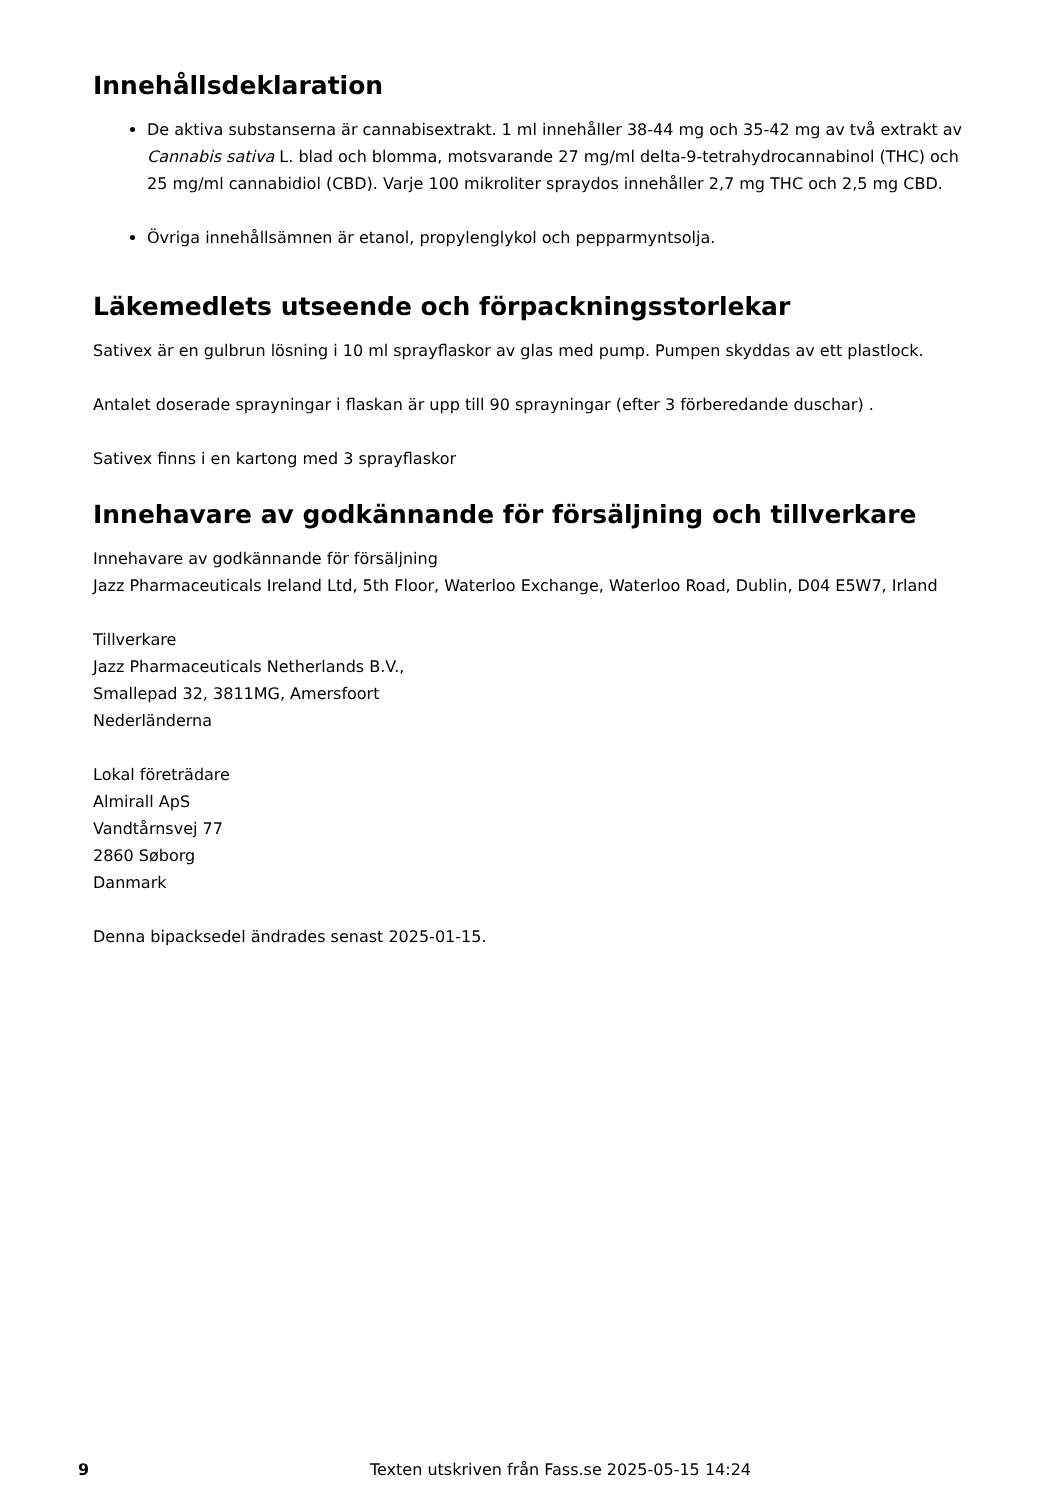Innehållsdeklaration
De aktiva substanserna är cannabisextrakt. 1 ml innehåller 38-44 mg och 35-42 mg av två extrakt av Cannabis sativa L. blad och blomma, motsvarande 27 mg/ml delta-9-tetrahydrocannabinol (THC) och 25 mg/ml cannabidiol (CBD). Varje 100 mikroliter spraydos innehåller 2,7 mg THC och 2,5 mg CBD.
Övriga innehållsämnen är etanol, propylenglykol och pepparmyntsolja.
Läkemedlets utseende och förpackningsstorlekar
Sativex är en gulbrun lösning i 10 ml sprayflaskor av glas med pump. Pumpen skyddas av ett plastlock.
Antalet doserade sprayningar i flaskan är upp till 90 sprayningar (efter 3 förberedande duschar) .
Sativex finns i en kartong med 3 sprayflaskor
Innehavare av godkännande för försäljning och tillverkare
Innehavare av godkännande för försäljning
Jazz Pharmaceuticals Ireland Ltd, 5th Floor, Waterloo Exchange, Waterloo Road, Dublin, D04 E5W7, Irland
Tillverkare
Jazz Pharmaceuticals Netherlands B.V.,
Smallepad 32, 3811MG, Amersfoort
Nederländerna
Lokal företrädare
Almirall ApS
Vandtårnsvej 77
2860 Søborg
Danmark
Denna bipacksedel ändrades senast 2025-01-15.
9 Texten utskriven från Fass.se 2025-05-15 14:24